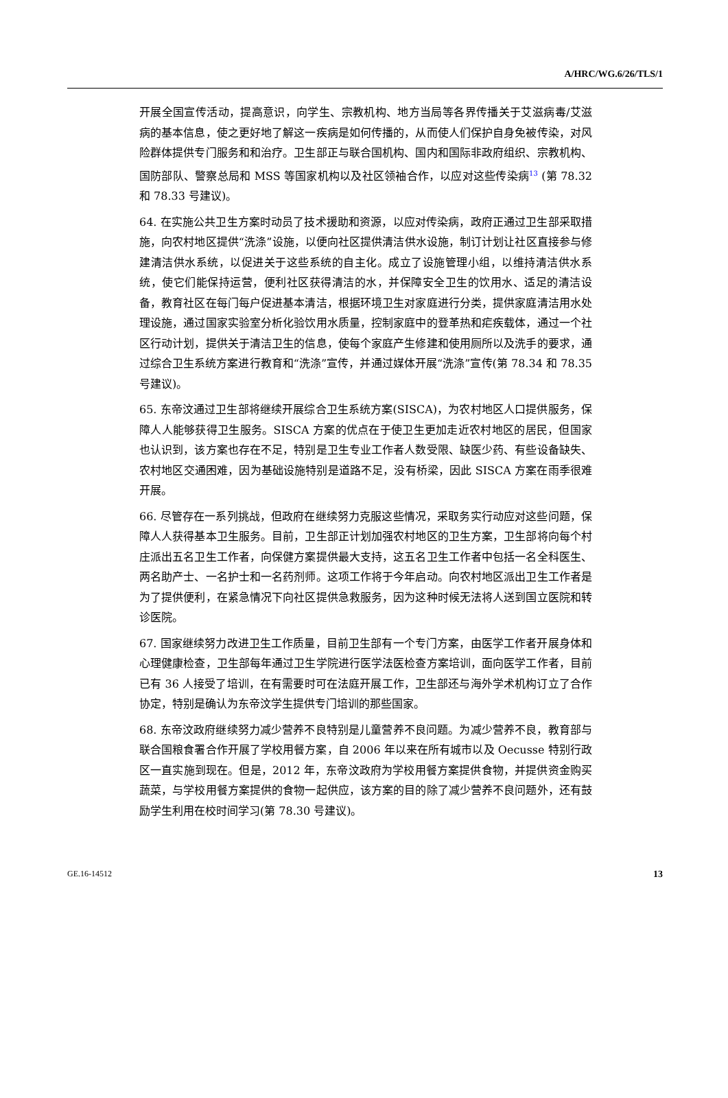A/HRC/WG.6/26/TLS/1
开展全国宣传活动，提高意识，向学生、宗教机构、地方当局等各界传播关于艾滋病毒/艾滋病的基本信息，使之更好地了解这一疾病是如何传播的，从而使人们保护自身免被传染，对风险群体提供专门服务和和治疗。卫生部正与联合国机构、国内和国际非政府组织、宗教机构、国防部队、警察总局和 MSS 等国家机构以及社区领袖合作，以应对这些传染病<sup>13</sup> (第 78.32 和 78.33 号建议)。
64. 在实施公共卫生方案时动员了技术援助和资源，以应对传染病，政府正通过卫生部采取措施，向农村地区提供“洗涤”设施，以便向社区提供清洁供水设施，制订计划让社区直接参与修建清洁供水系统，以促进关于这些系统的自主化。成立了设施管理小组，以维持清洁供水系统，使它们能保持运营，便利社区获得清洁的水，并保障安全卫生的饮用水、适足的清洁设备，教育社区在每门每户促进基本清洁，根据环境卫生对家庭进行分类，提供家庭清洁用水处理设施，通过国家实验室分析化验饮用水质量，控制家庭中的登革热和疟疾载体，通过一个社区行动计划，提供关于清洁卫生的信息，使每个家庭产生修建和使用厕所以及洗手的要求，通过综合卫生系统方案进行教育和“洗涤”宣传，并通过媒体开展“洗涤”宣传(第 78.34 和 78.35 号建议)。
65. 东帝汶通过卫生部将继续开展综合卫生系统方案(SISCA)，为农村地区人口提供服务，保障人人能够获得卫生服务。SISCA 方案的优点在于使卫生更加走近农村地区的居民，但国家也认识到，该方案也存在不足，特别是卫生专业工作者人数受限、缺医少药、有些设备缺失、农村地区交通困难，因为基础设施特别是道路不足，没有桥梁，因此 SISCA 方案在雨季很难开展。
66. 尽管存在一系列挑战，但政府在继续努力克服这些情况，采取务实行动应对这些问题，保障人人获得基本卫生服务。目前，卫生部正计划加强农村地区的卫生方案，卫生部将向每个村庄派出五名卫生工作者，向保健方案提供最大支持，这五名卫生工作者中包括一名全科医生、两名助产士、一名护士和一名药剂师。这项工作将于今年启动。向农村地区派出卫生工作者是为了提供便利，在紧急情况下向社区提供急救服务，因为这种时候无法将人送到国立医院和转诊医院。
67. 国家继续努力改进卫生工作质量，目前卫生部有一个专门方案，由医学工作者开展身体和心理健康检查，卫生部每年通过卫生学院进行医学法医检查方案培训，面向医学工作者，目前已有 36 人接受了培训，在有需要时可在法庭开展工作，卫生部还与海外学术机构订立了合作协定，特别是确认为东帝汶学生提供专门培训的那些国家。
68. 东帝汶政府继续努力减少营养不良特别是儿童营养不良问题。为减少营养不良，教育部与联合国粮食署合作开展了学校用餐方案，自 2006 年以来在所有城市以及 Oecusse 特别行政区一直实施到现在。但是，2012 年，东帝汶政府为学校用餐方案提供食物，并提供资金购买蔬菜，与学校用餐方案提供的食物一起供应，该方案的目的除了减少营养不良问题外，还有鼓励学生利用在校时间学习(第 78.30 号建议)。
GE.16-14512 13